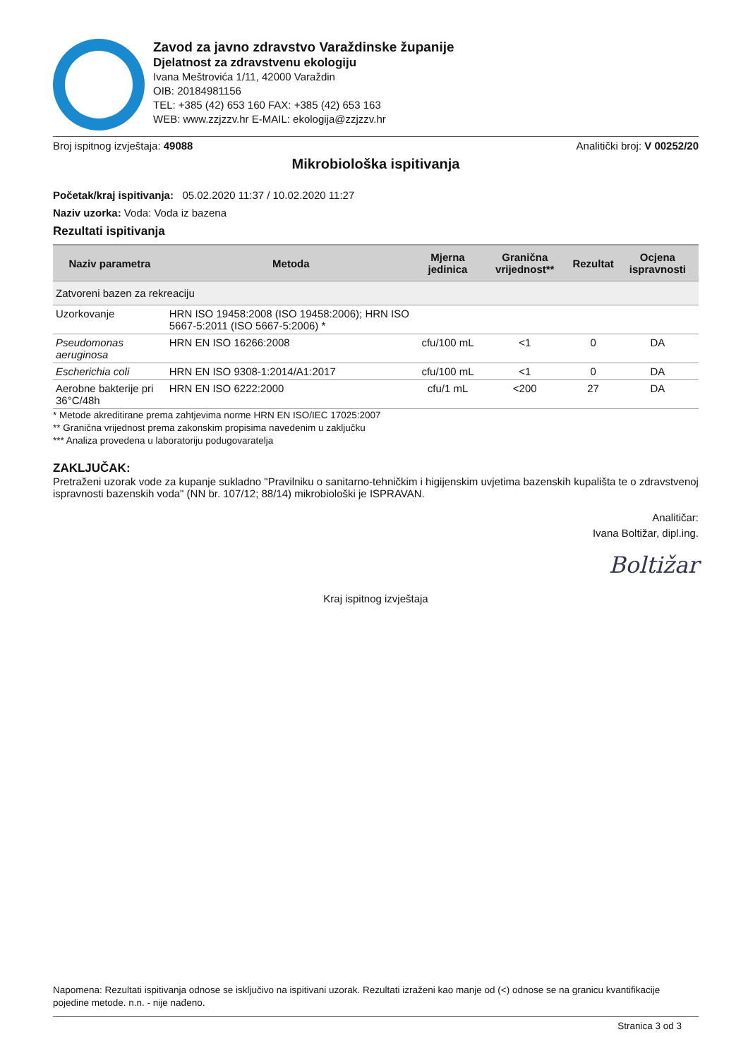Zavod za javno zdravstvo Varaždinske županije
Djelatnost za zdravstvenu ekologiju
Ivana Meštrovića 1/11, 42000 Varaždin
OIB: 20184981156
TEL: +385 (42) 653 160 FAX: +385 (42) 653 163
WEB: www.zzjzzv.hr E-MAIL: ekologija@zzjzzv.hr
Broj ispitnog izvještaja: 49088 Analitički broj: V 00252/20
Mikrobiološka ispitivanja
Početak/kraj ispitivanja: 05.02.2020 11:37 / 10.02.2020 11:27
Naziv uzorka: Voda: Voda iz bazena
Rezultati ispitivanja
| Naziv parametra | Metoda | Mjerna jedinica | Granična vrijednost** | Rezultat | Ocjena ispravnosti |
| --- | --- | --- | --- | --- | --- |
| Zatvoreni bazen za rekreaciju | | | | | |
| Uzorkovanje | HRN ISO 19458:2008 (ISO 19458:2006); HRN ISO 5667-5:2011 (ISO 5667-5:2006) * | | | | |
| Pseudomonas aeruginosa | HRN EN ISO 16266:2008 | cfu/100 mL | <1 | 0 | DA |
| Escherichia coli | HRN EN ISO 9308-1:2014/A1:2017 | cfu/100 mL | <1 | 0 | DA |
| Aerobne bakterije pri 36°C/48h | HRN EN ISO 6222:2000 | cfu/1 mL | <200 | 27 | DA |
* Metode akreditirane prema zahtjevima norme HRN EN ISO/IEC 17025:2007
** Granična vrijednost prema zakonskim propisima navedenim u zaključku
*** Analiza provedena u laboratoriju podugovaratelja
ZAKLJUČAK:
Pretraženi uzorak vode za kupanje sukladno "Pravilniku o sanitarno-tehničkim i higijenskim uvjetima bazenskih kupališta te o zdravstvenoj ispravnosti bazenskih voda" (NN br. 107/12; 88/14) mikrobiološki je ISPRAVAN.
Analitičar:
Ivana Boltižar, dipl.ing.
Boltižar
Kraj ispitnog izvještaja
Napomena: Rezultati ispitivanja odnose se isključivo na ispitivani uzorak. Rezultati izraženi kao manje od (<) odnose se na granicu kvantifikacije pojedine metode. n.n. - nije nađeno.
Stranica 3 od 3